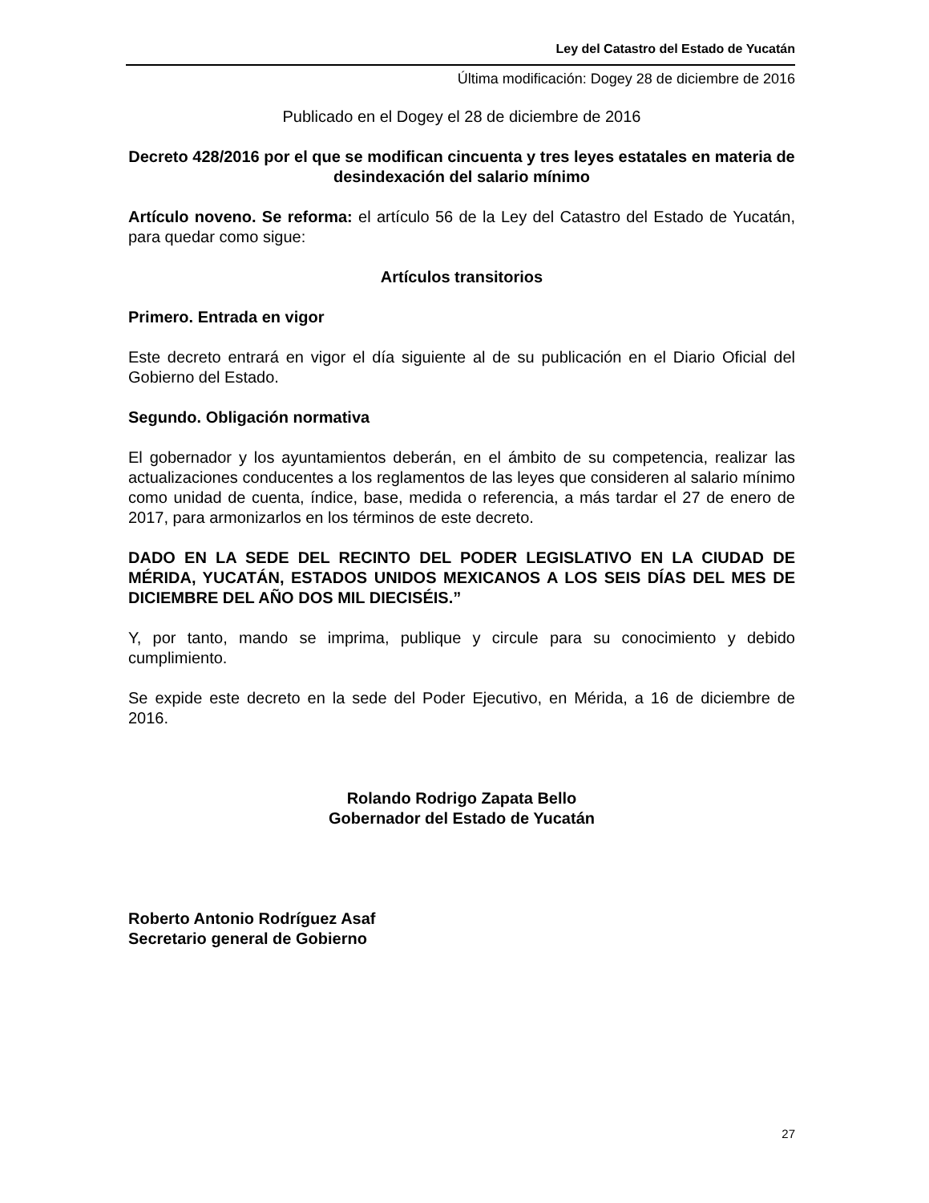Ley del Catastro del Estado de Yucatán
Última modificación: Dogey 28 de diciembre de 2016
Publicado en el Dogey el 28 de diciembre de 2016
Decreto 428/2016 por el que se modifican cincuenta y tres leyes estatales en materia de desindexación del salario mínimo
Artículo noveno. Se reforma: el artículo 56 de la Ley del Catastro del Estado de Yucatán, para quedar como sigue:
Artículos transitorios
Primero. Entrada en vigor
Este decreto entrará en vigor el día siguiente al de su publicación en el Diario Oficial del Gobierno del Estado.
Segundo. Obligación normativa
El gobernador y los ayuntamientos deberán, en el ámbito de su competencia, realizar las actualizaciones conducentes a los reglamentos de las leyes que consideren al salario mínimo como unidad de cuenta, índice, base, medida o referencia, a más tardar el 27 de enero de 2017, para armonizarlos en los términos de este decreto.
DADO EN LA SEDE DEL RECINTO DEL PODER LEGISLATIVO EN LA CIUDAD DE MÉRIDA, YUCATÁN, ESTADOS UNIDOS MEXICANOS A LOS SEIS DÍAS DEL MES DE DICIEMBRE DEL AÑO DOS MIL DIECISÉIS.”
Y, por tanto, mando se imprima, publique y circule para su conocimiento y debido cumplimiento.
Se expide este decreto en la sede del Poder Ejecutivo, en Mérida, a 16 de diciembre de 2016.
Rolando Rodrigo Zapata Bello
Gobernador del Estado de Yucatán
Roberto Antonio Rodríguez Asaf
Secretario general de Gobierno
27